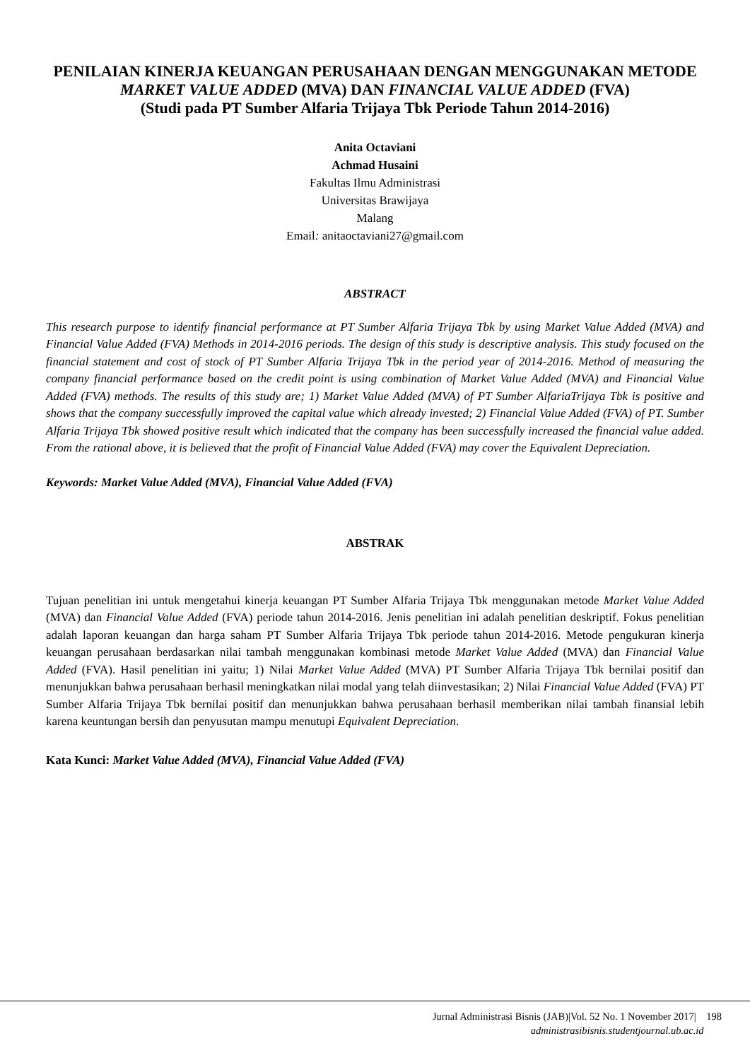PENILAIAN KINERJA KEUANGAN PERUSAHAAN DENGAN MENGGUNAKAN METODE MARKET VALUE ADDED (MVA) DAN FINANCIAL VALUE ADDED (FVA)
(Studi pada PT Sumber Alfaria Trijaya Tbk Periode Tahun 2014-2016)
Anita Octaviani
Achmad Husaini
Fakultas Ilmu Administrasi
Universitas Brawijaya
Malang
Email: anitaoctaviani27@gmail.com
ABSTRACT
This research purpose to identify financial performance at PT Sumber Alfaria Trijaya Tbk by using Market Value Added (MVA) and Financial Value Added (FVA) Methods in 2014-2016 periods. The design of this study is descriptive analysis. This study focused on the financial statement and cost of stock of PT Sumber Alfaria Trijaya Tbk in the period year of 2014-2016. Method of measuring the company financial performance based on the credit point is using combination of Market Value Added (MVA) and Financial Value Added (FVA) methods. The results of this study are; 1) Market Value Added (MVA) of PT Sumber AlfariaTrijaya Tbk is positive and shows that the company successfully improved the capital value which already invested; 2) Financial Value Added (FVA) of PT. Sumber Alfaria Trijaya Tbk showed positive result which indicated that the company has been successfully increased the financial value added. From the rational above, it is believed that the profit of Financial Value Added (FVA) may cover the Equivalent Depreciation.
Keywords: Market Value Added (MVA), Financial Value Added (FVA)
ABSTRAK
Tujuan penelitian ini untuk mengetahui kinerja keuangan PT Sumber Alfaria Trijaya Tbk menggunakan metode Market Value Added (MVA) dan Financial Value Added (FVA) periode tahun 2014-2016. Jenis penelitian ini adalah penelitian deskriptif. Fokus penelitian adalah laporan keuangan dan harga saham PT Sumber Alfaria Trijaya Tbk periode tahun 2014-2016. Metode pengukuran kinerja keuangan perusahaan berdasarkan nilai tambah menggunakan kombinasi metode Market Value Added (MVA) dan Financial Value Added (FVA). Hasil penelitian ini yaitu; 1) Nilai Market Value Added (MVA) PT Sumber Alfaria Trijaya Tbk bernilai positif dan menunjukkan bahwa perusahaan berhasil meningkatkan nilai modal yang telah diinvestasikan; 2) Nilai Financial Value Added (FVA) PT Sumber Alfaria Trijaya Tbk bernilai positif dan menunjukkan bahwa perusahaan berhasil memberikan nilai tambah finansial lebih karena keuntungan bersih dan penyusutan mampu menutupi Equivalent Depreciation.
Kata Kunci: Market Value Added (MVA), Financial Value Added (FVA)
Jurnal Administrasi Bisnis (JAB)|Vol. 52 No. 1 November 2017| 198
administrasibisnis.studentjournal.ub.ac.id